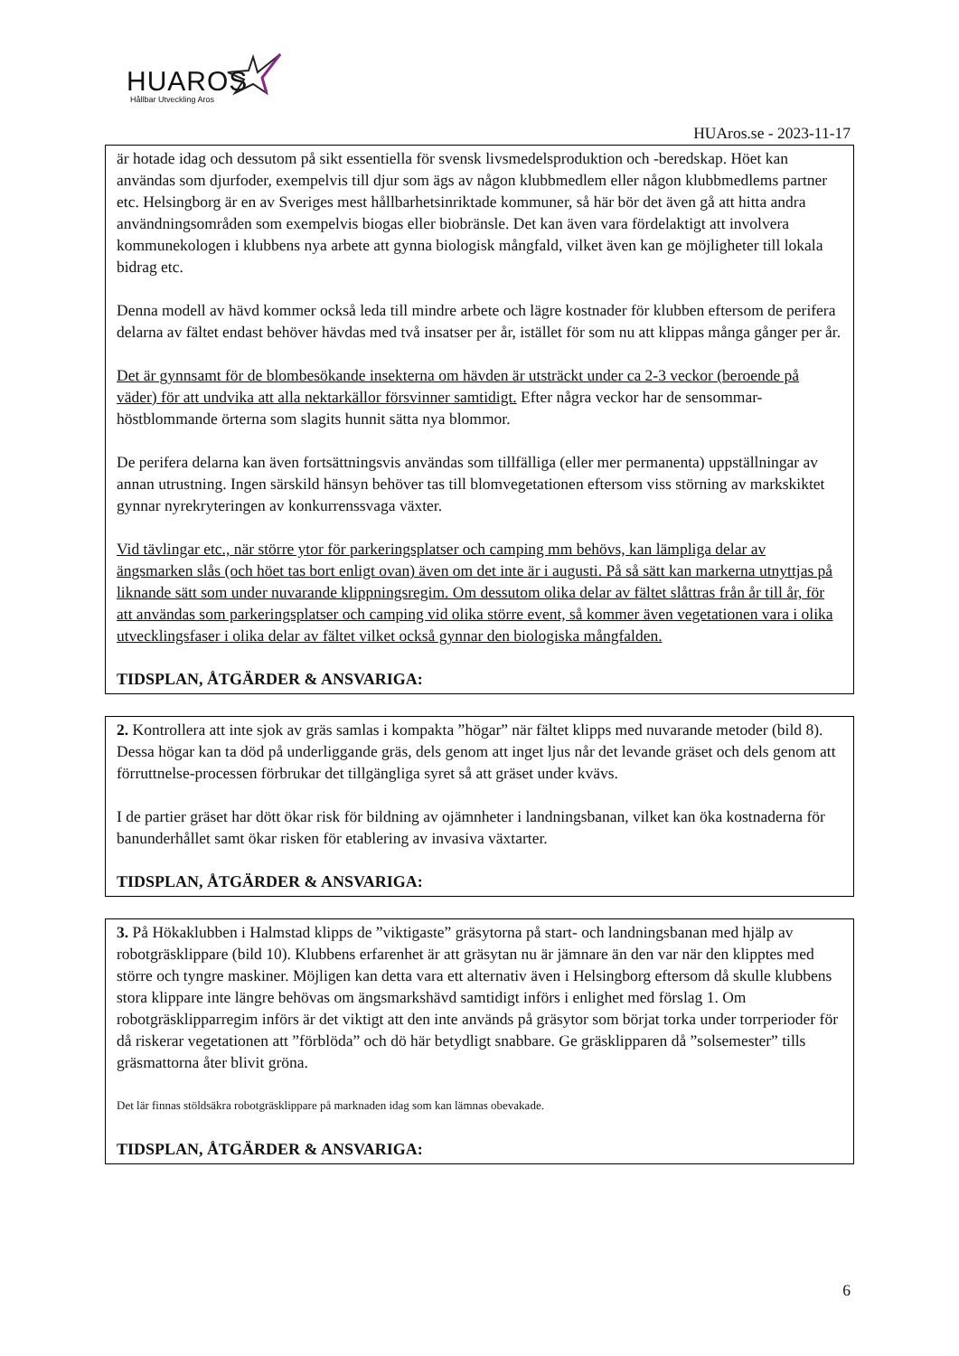HUAROS
Hållbar Utveckling Aros
HUAros.se - 2023-11-17
är hotade idag och dessutom på sikt essentiella för svensk livsmedelsproduktion och -beredskap. Höet kan användas som djurfoder, exempelvis till djur som ägs av någon klubbmedlem eller någon klubbmedlems partner etc. Helsingborg är en av Sveriges mest hållbarhetsinriktade kommuner, så här bör det även gå att hitta andra användningsområden som exempelvis biogas eller biobränsle. Det kan även vara fördelaktigt att involvera kommunekologen i klubbens nya arbete att gynna biologisk mångfald, vilket även kan ge möjligheter till lokala bidrag etc.
Denna modell av hävd kommer också leda till mindre arbete och lägre kostnader för klubben eftersom de perifera delarna av fältet endast behöver hävdas med två insatser per år, istället för som nu att klippas många gånger per år.
Det är gynnsamt för de blombesökande insekterna om hävden är utsträckt under ca 2-3 veckor (beroende på väder) för att undvika att alla nektarkällor försvinner samtidigt. Efter några veckor har de sensommar-höstblommande örterna som slagits hunnit sätta nya blommor.
De perifera delarna kan även fortsättningsvis användas som tillfälliga (eller mer permanenta) uppställningar av annan utrustning. Ingen särskild hänsyn behöver tas till blomvegetationen eftersom viss störning av markskiktet gynnar nyrekryteringen av konkurrenssvaga växter.
Vid tävlingar etc., när större ytor för parkeringsplatser och camping mm behövs, kan lämpliga delar av ängsmarken slås (och höet tas bort enligt ovan) även om det inte är i augusti. På så sätt kan markerna utnyttjas på liknande sätt som under nuvarande klippningsregim. Om dessutom olika delar av fältet slåttras från år till år, för att användas som parkeringsplatser och camping vid olika större event, så kommer även vegetationen vara i olika utvecklingsfaser i olika delar av fältet vilket också gynnar den biologiska mångfalden.
TIDSPLAN, ÅTGÄRDER & ANSVARIGA:
2. Kontrollera att inte sjok av gräs samlas i kompakta ”högar” när fältet klipps med nuvarande metoder (bild 8). Dessa högar kan ta död på underliggande gräs, dels genom att inget ljus når det levande gräset och dels genom att förruttnelse-processen förbrukar det tillgängliga syret så att gräset under kvävs.
I de partier gräset har dött ökar risk för bildning av ojämnheter i landningsbanan, vilket kan öka kostnaderna för banunderhållet samt ökar risken för etablering av invasiva växtarter.
TIDSPLAN, ÅTGÄRDER & ANSVARIGA:
3. På Hökaklubben i Halmstad klipps de ”viktigaste” gräsytorna på start- och landningsbanan med hjälp av robotgräsklippare (bild 10). Klubbens erfarenhet är att gräsytan nu är jämnare än den var när den klipptes med större och tyngre maskiner. Möjligen kan detta vara ett alternativ även i Helsingborg eftersom då skulle klubbens stora klippare inte längre behövas om ängsmarkshävd samtidigt införs i enlighet med förslag 1. Om robotgräsklipparregim införs är det viktigt att den inte används på gräsytor som börjat torka under torrperioder för då riskerar vegetationen att ”förblöda” och dö här betydligt snabbare. Ge gräsklipparen då ”solsemester” tills gräsmattorna åter blivit gröna.
Det lär finnas stöldsäkra robotgräsklippare på marknaden idag som kan lämnas obevakade.
TIDSPLAN, ÅTGÄRDER & ANSVARIGA:
6